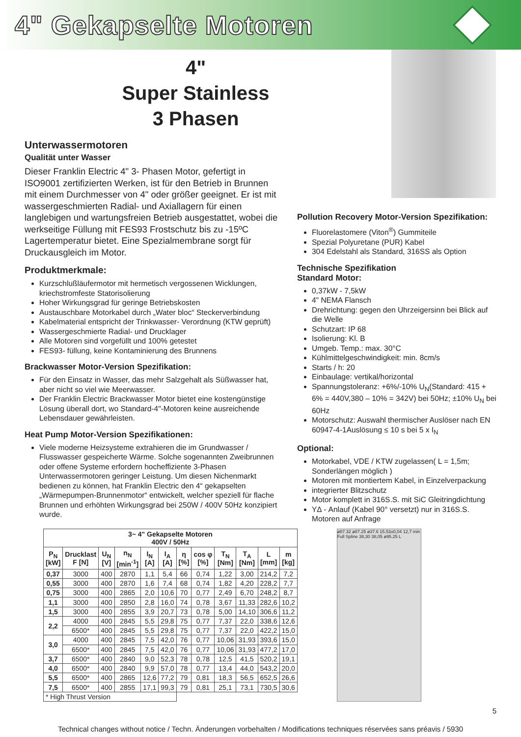4" Gekapselte Motoren
4"
Super Stainless
3 Phasen
Unterwassermotoren
Qualität unter Wasser
Dieser Franklin Electric 4" 3- Phasen Motor, gefertigt in ISO9001 zertifizierten Werken, ist für den Betrieb in Brunnen mit einem Durchmesser von 4" oder größer geeignet. Er ist mit wassergeschmierten Radial- und Axiallagern für einen langlebigen und wartungsfreien Betrieb ausgestattet, wobei die werkseitige Füllung mit FES93 Frostschutz bis zu -15ºC Lagertemperatur bietet. Eine Spezialmembrane sorgt für Druckausgleich im Motor.
Produktmerkmale:
Kurzschlußläufermotor mit hermetisch vergossenen Wicklungen, kriechstromfeste Statorisolierung
Hoher Wirkungsgrad für geringe Betriebskosten
Austauschbare Motorkabel durch „Water bloc“ Steckerverbindung
Kabelmaterial entspricht der Trinkwasser- Verordnung (KTW geprüft)
Wassergeschmierte Radial- und Drucklager
Alle Motoren sind vorgefüllt und 100% getestet
FES93- füllung, keine Kontaminierung des Brunnens
Brackwasser Motor-Version Spezifikation:
Für den Einsatz in Wasser, das mehr Salzgehalt als Süßwasser hat, aber nicht so viel wie Meerwasser.
Der Franklin Electric Brackwasser Motor bietet eine kostengünstige Lösung überall dort, wo Standard-4"-Motoren keine ausreichende Lebensdauer gewährleisten.
Heat Pump Motor-Version Spezifikationen:
Viele moderne Heizsysteme extrahieren die im Grundwasser / Flusswasser gespeicherte Wärme. Solche sogenannten Zweibrunnen oder offene Systeme erfordern hocheffiziente 3-Phasen Unterwassermotoren geringer Leistung. Um diesen Nichenmarkt bedienen zu können, hat Franklin Electric den 4“ gekapselten „Wärmepumpen-Brunnenmotor“ entwickelt, welcher speziell für flache Brunnen und erhöhten Wirkungsgrad bei 250W / 400V 50Hz konzipiert wurde.
Pollution Recovery Motor-Version Spezifikation:
Fluorelastomere (Viton<sup>®</sup>) Gummiteile
Spezial Polyuretane (PUR) Kabel
304 Edelstahl als Standard, 316SS als Option
Technische Spezifikation
Standard Motor:
0,37kW - 7,5kW
4" NEMA Flansch
Drehrichtung: gegen den Uhrzeigersinn bei Blick auf die Welle
Schutzart: IP 68
Isolierung: Kl. B
Umgeb. Temp.: max. 30°C
Kühlmittelgeschwindigkeit: min. 8cm/s
Starts / h: 20
Einbaulage: vertikal/horizontal
Spannungstoleranz: +6%/-10% U<sub>N</sub>(Standard: 415 + 6% = 440V,380 – 10% = 342V) bei 50Hz; ±10% U<sub>N</sub> bei 60Hz
Motorschutz: Auswahl thermischer Auslöser nach EN 60947-4-1Auslösung ≤ 10 s bei 5 x I<sub>N</sub>
Optional:
Motorkabel, VDE / KTW zugelassen( L = 1,5m; Sonderlängen möglich )
Motoren mit montiertem Kabel, in Einzelverpackung
integrierter Blitzschutz
Motor komplett in 316S.S. mit SiC Gleitringdichtung
YΔ - Anlauf (Kabel 90° versetzt) nur in 316S.S. Motoren auf Anfrage
| 3~ 4" Gekapselte Motoren 400V / 50Hz | | | | | | | | | | | |
| --- | --- | --- | --- | --- | --- | --- | --- | --- | --- | --- | --- |
| P<sub>N</sub> [kW] | Drucklast F [N] | U<sub>N</sub> [V] | n<sub>N</sub> [min<sup>-1</sup>] | I<sub>N</sub> [A] | I<sub>A</sub> [A] | η [%] | cos φ [%] | T<sub>N</sub> [Nm] | T<sub>A</sub> [Nm] | L [mm] | m [kg] |
| 0,37 | 3000 | 400 | 2870 | 1,1 | 5,4 | 66 | 0,74 | 1,22 | 3,00 | 214,2 | 7,2 |
| 0,55 | 3000 | 400 | 2870 | 1,6 | 7,4 | 68 | 0,74 | 1,82 | 4,20 | 228,2 | 7,7 |
| 0,75 | 3000 | 400 | 2865 | 2,0 | 10,6 | 70 | 0,77 | 2,49 | 6,70 | 248,2 | 8,7 |
| 1,1 | 3000 | 400 | 2850 | 2,8 | 16,0 | 74 | 0,78 | 3,67 | 11,33 | 282,6 | 10,2 |
| 1,5 | 3000 | 400 | 2855 | 3,9 | 20,7 | 73 | 0,78 | 5,00 | 14,10 | 306,6 | 11,2 |
| 2,2 | 4000 | 400 | 2845 | 5,5 | 29,8 | 75 | 0,77 | 7,37 | 22,0 | 338,6 | 12,6 |
| | 6500* | 400 | 2845 | 5,5 | 29,8 | 75 | 0,77 | 7,37 | 22,0 | 422,2 | 15,0 |
| 3,0 | 4000 | 400 | 2845 | 7,5 | 42,0 | 76 | 0,77 | 10,06 | 31,93 | 393,6 | 15,0 |
| | 6500* | 400 | 2845 | 7,5 | 42,0 | 76 | 0,77 | 10,06 | 31,93 | 477,2 | 17,0 |
| 3,7 | 6500* | 400 | 2840 | 9,0 | 52,3 | 78 | 0,78 | 12,5 | 41,5 | 520,2 | 19,1 |
| 4,0 | 6500* | 400 | 2840 | 9,9 | 57,0 | 78 | 0,77 | 13,4 | 44,0 | 543,2 | 20,0 |
| 5,5 | 6500* | 400 | 2865 | 12,6 | 77,2 | 79 | 0,81 | 18,3 | 56,5 | 652,5 | 26,6 |
| 7,5 | 6500* | 400 | 2855 | 17,1 | 99,3 | 79 | 0,81 | 25,1 | 73,1 | 730,5 | 30,6 |
| * High Thrust Version | | | | | | | | | | | |
ø87.32 ø87.25 ø37.6 15,53±0,04 12,7 min Full Spline 38,30 38,05 ø95.25 L
5
Technical changes without notice / Techn. Änderungen vorbehalten / Modifications techniques réservées sans préavis / 5930